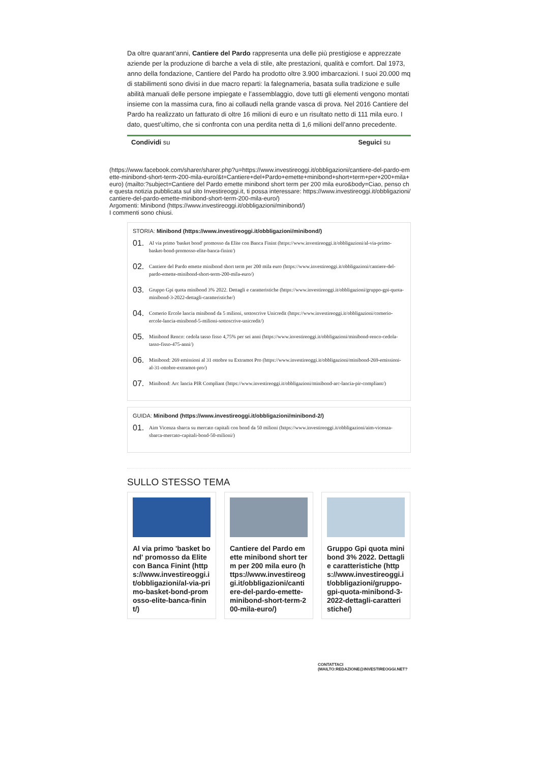Da oltre quarant’anni, Cantiere del Pardo rappresenta una delle più prestigiose e apprezzate aziende per la produzione di barche a vela di stile, alte prestazioni, qualità e comfort. Dal 1973, anno della fondazione, Cantiere del Pardo ha prodotto oltre 3.900 imbarcazioni. I suoi 20.000 mq di stabilimenti sono divisi in due macro reparti: la falegnameria, basata sulla tradizione e sulle abilità manuali delle persone impiegate e l’assemblaggio, dove tutti gli elementi vengono montati insieme con la massima cura, fino ai collaudi nella grande vasca di prova. Nel 2016 Cantiere del Pardo ha realizzato un fatturato di oltre 16 milioni di euro e un risultato netto di 111 mila euro. I dato, quest’ultimo, che si confronta con una perdita netta di 1,6 milioni dell’anno precedente.
Condividi su Seguici su
(https://www.facebook.com/sharer/sharer.php?u=https://www.investireoggi.it/obbligazioni/cantiere-del-pardo-emette-minibond-short-term-200-mila-euro/&t=Cantiere+del+Pardo+emette+minibond+short+term+per+200+mila+euro) (mailto:?subject=Cantiere del Pardo emette minibond short term per 200 mila euro&body=Ciao, penso che questa notizia pubblicata sul sito Investireoggi.it, ti possa interessare: https://www.investireoggi.it/obbligazioni/cantiere-del-pardo-emette-minibond-short-term-200-mila-euro/)
Argomenti: Minibond (https://www.investireoggi.it/obbligazioni/minibond/)
I commenti sono chiusi.
STORIA: Minibond (https://www.investireoggi.it/obbligazioni/minibond/)
01. Al via primo 'basket bond' promosso da Elite con Banca Finint (https://www.investireoggi.it/obbligazioni/al-via-primo-basket-bond-promosso-elite-banca-finint/)
02. Cantiere del Pardo emette minibond short term per 200 mila euro (https://www.investireoggi.it/obbligazioni/cantiere-del-pardo-emette-minibond-short-term-200-mila-euro/)
03. Gruppo Gpi quota minibond 3% 2022. Dettagli e caratteristiche (https://www.investireoggi.it/obbligazioni/gruppo-gpi-quota-minibond-3-2022-dettagli-caratteristiche/)
04. Comerio Ercole lancia minibond da 5 milioni, sottoscrive Unicredit (https://www.investireoggi.it/obbligazioni/comerio-ercole-lancia-minibond-5-milioni-sottoscrive-unicredit/)
05. Minibond Renco: cedola tasso fisso 4,75% per sei anni (https://www.investireoggi.it/obbligazioni/minibond-renco-cedola-tasso-fisso-475-anni/)
06. Minibond: 269 emissioni al 31 ottobre su Extramot Pro (https://www.investireoggi.it/obbligazioni/minibond-269-emissioni-al-31-ottobre-extramot-pro/)
07. Minibond: Arc lancia PIR Compliant (https://www.investireoggi.it/obbligazioni/minibond-arc-lancia-pir-compliant/)
GUIDA: Minibond (https://www.investireoggi.it/obbligazioni/minibond-2/)
01. Aim Vicenza sbarca su mercato capitali con bond da 50 milioni (https://www.investireoggi.it/obbligazioni/aim-vicenza-sbarca-mercato-capitali-bond-50-milioni/)
SULLO STESSO TEMA
Al via primo 'basket bond' promosso da Elite con Banca Finint (https://www.investireoggi.it/obbligazioni/al-via-primo-basket-bond-promosso-elite-banca-finint/)
Cantiere del Pardo emette minibond short term per 200 mila euro (https://www.investireoggi.it/obbligazioni/cantiere-del-pardo-emette-minibond-short-term-200-mila-euro/)
Gruppo Gpi quota minibond 3% 2022. Dettagli e caratteristiche (https://www.investireoggi.it/obbligazioni/gruppo-gpi-quota-minibond-3-2022-dettagli-caratteristiche/)
CONTATTACI
(MAILTO:REDAZIONE@INVESTIREOGGI.NET?